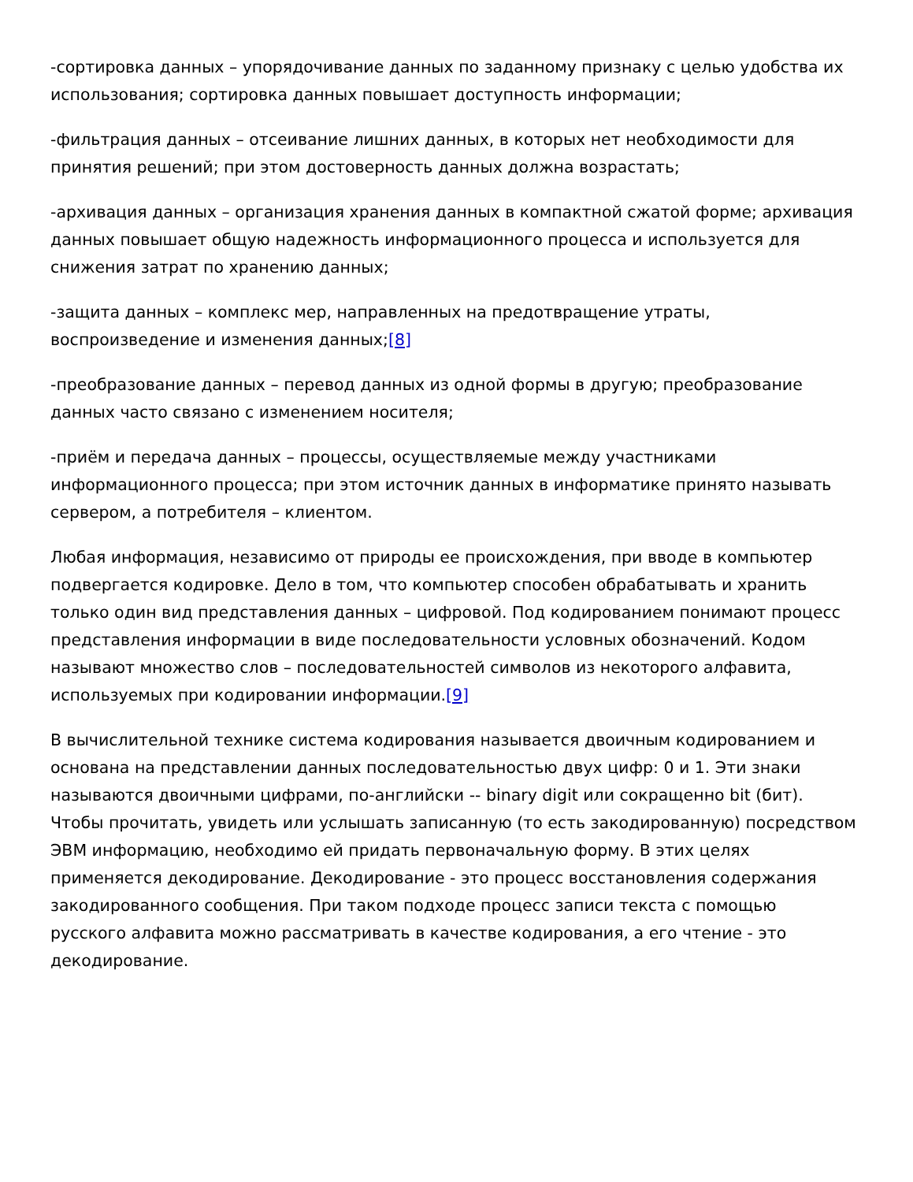-сортировка данных – упорядочивание данных по заданному признаку с целью удобства их использования; сортировка данных повышает доступность информации;
-фильтрация данных – отсеивание лишних данных, в которых нет необходимости для принятия решений; при этом достоверность данных должна возрастать;
-архивация данных – организация хранения данных в компактной сжатой форме; архивация данных повышает общую надежность информационного процесса и используется для снижения затрат по хранению данных;
-защита данных – комплекс мер, направленных на предотвращение утраты, воспроизведение и изменения данных;[8]
-преобразование данных – перевод данных из одной формы в другую; преобразование данных часто связано с изменением носителя;
-приём и передача данных – процессы, осуществляемые между участниками информационного процесса; при этом источник данных в информатике принято называть сервером, а потребителя – клиентом.
Любая информация, независимо от природы ее происхождения, при вводе в компьютер подвергается кодировке. Дело в том, что компьютер способен обрабатывать и хранить только один вид представления данных – цифровой. Под кодированием понимают процесс представления информации в виде последовательности условных обозначений. Кодом называют множество слов – последовательностей символов из некоторого алфавита, используемых при кодировании информации.[9]
В вычислительной технике система кодирования называется двоичным кодированием и основана на представлении данных последовательностью двух цифр: 0 и 1. Эти знаки называются двоичными цифрами, по-английски -- binary digit или сокращенно bit (бит). Чтобы прочитать, увидеть или услышать записанную (то есть закодированную) посредством ЭВМ информацию, необходимо ей придать первоначальную форму. В этих целях применяется декодирование. Декодирование - это процесс восстановления содержания закодированного сообщения. При таком подходе процесс записи текста с помощью русского алфавита можно рассматривать в качестве кодирования, а его чтение - это декодирование.